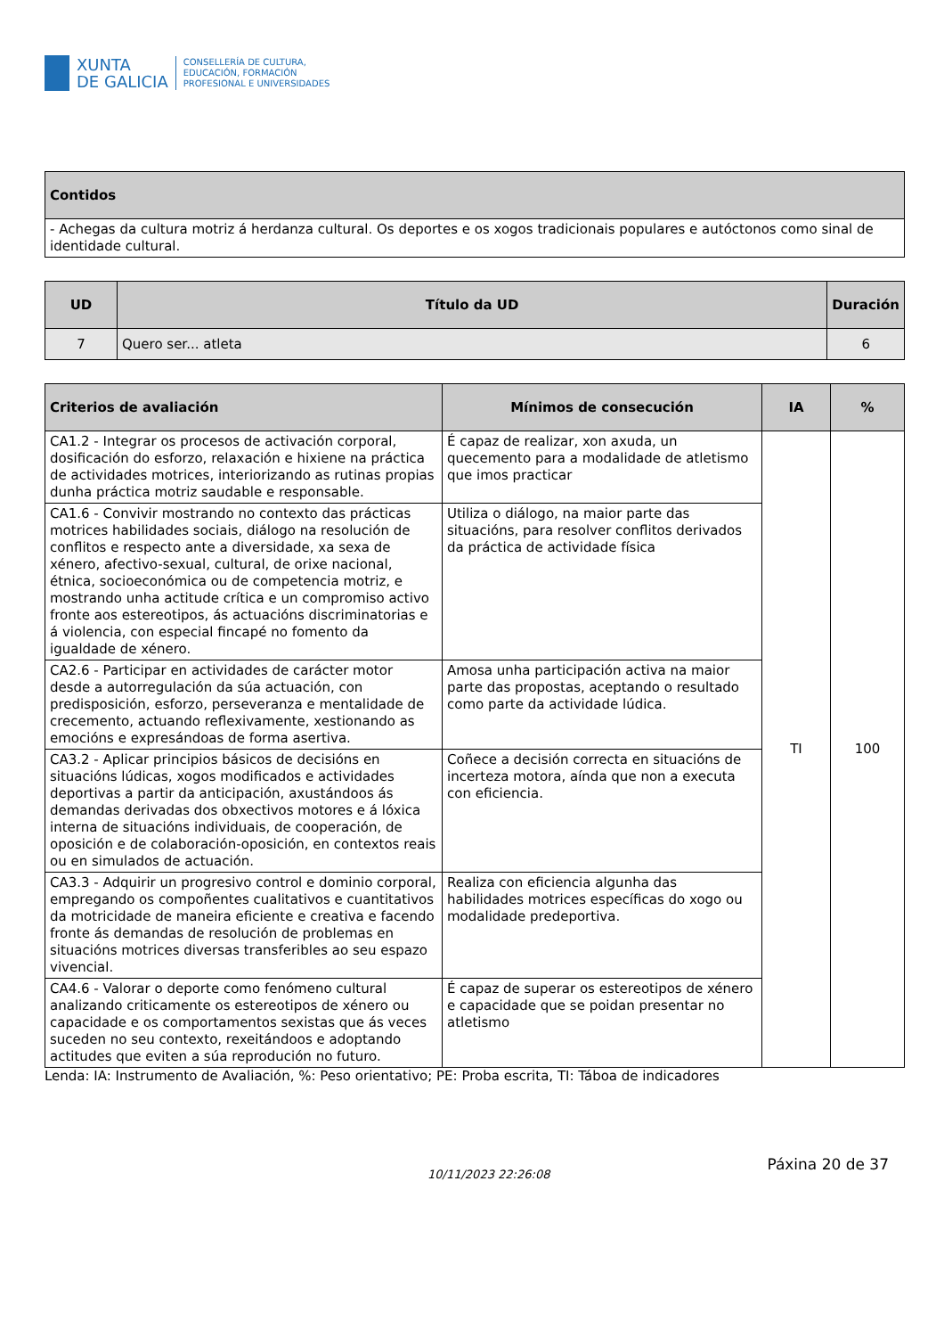XUNTA
DE GALICIA
CONSELLERÍA DE CULTURA,
EDUCACIÓN, FORMACIÓN
PROFESIONAL E UNIVERSIDADES
| Contidos |
| --- |
| - Achegas da cultura motriz á herdanza cultural. Os deportes e os xogos tradicionais populares e autóctonos como sinal de identidade cultural. |
| UD | Título da UD | Duración |
| --- | --- | --- |
| 7 | Quero ser... atleta | 6 |
| Criterios de avaliación | Mínimos de consecución | IA | % |
| --- | --- | --- | --- |
| CA1.2 - Integrar os procesos de activación corporal, dosificación do esforzo, relaxación e hixiene na práctica de actividades motrices, interiorizando as rutinas propias dunha práctica motriz saudable e responsable. | É capaz de realizar, xon axuda, un quecemento para a modalidade de atletismo que imos practicar | TI | 100 |
| CA1.6 - Convivir mostrando no contexto das prácticas motrices habilidades sociais, diálogo na resolución de conflitos e respecto ante a diversidade, xa sexa de xénero, afectivo-sexual, cultural, de orixe nacional, étnica, socioeconómica ou de competencia motriz, e mostrando unha actitude crítica e un compromiso activo fronte aos estereotipos, ás actuacións discriminatorias e á violencia, con especial fincapé no fomento da igualdade de xénero. | Utiliza o diálogo, na maior parte das situacións, para resolver conflitos derivados da práctica de actividade física | | |
| CA2.6 - Participar en actividades de carácter motor desde a autorregulación da súa actuación, con predisposición, esforzo, perseveranza e mentalidade de crecemento, actuando reflexivamente, xestionando as emocións e expresándoas de forma asertiva. | Amosa unha participación activa na maior parte das propostas, aceptando o resultado como parte da actividade lúdica. | | |
| CA3.2 - Aplicar principios básicos de decisións en situacións lúdicas, xogos modificados e actividades deportivas a partir da anticipación, axustándoos ás demandas derivadas dos obxectivos motores e á lóxica interna de situacións individuais, de cooperación, de oposición e de colaboración-oposición, en contextos reais ou en simulados de actuación. | Coñece a decisión correcta en situacións de incerteza motora, aínda que non a executa con eficiencia. | | |
| CA3.3 - Adquirir un progresivo control e dominio corporal, empregando os compoñentes cualitativos e cuantitativos da motricidade de maneira eficiente e creativa e facendo fronte ás demandas de resolución de problemas en situacións motrices diversas transferibles ao seu espazo vivencial. | Realiza con eficiencia algunha das habilidades motrices específicas do xogo ou modalidade predeportiva. | | |
| CA4.6 - Valorar o deporte como fenómeno cultural analizando criticamente os estereotipos de xénero ou capacidade e os comportamentos sexistas que ás veces suceden no seu contexto, rexeitándoos e adoptando actitudes que eviten a súa reprodución no futuro. | É capaz de superar os estereotipos de xénero e capacidade que se poidan presentar no atletismo | | |
Lenda: IA: Instrumento de Avaliación, %: Peso orientativo; PE: Proba escrita, TI: Táboa de indicadores
10/11/2023 22:26:08 Páxina 20 de 37